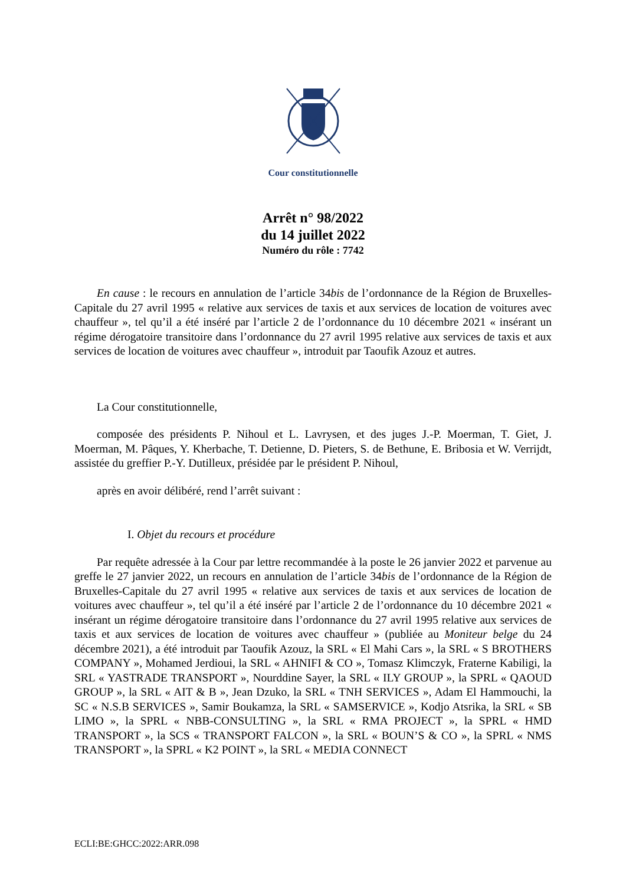Cour constitutionnelle
Arrêt n° 98/2022
du 14 juillet 2022
Numéro du rôle : 7742
En cause : le recours en annulation de l’article 34bis de l’ordonnance de la Région de Bruxelles-Capitale du 27 avril 1995 « relative aux services de taxis et aux services de location de voitures avec chauffeur », tel qu’il a été inséré par l’article 2 de l’ordonnance du 10 décembre 2021 « insérant un régime dérogatoire transitoire dans l’ordonnance du 27 avril 1995 relative aux services de taxis et aux services de location de voitures avec chauffeur », introduit par Taoufik Azouz et autres.
La Cour constitutionnelle,
composée des présidents P. Nihoul et L. Lavrysen, et des juges J.-P. Moerman, T. Giet, J. Moerman, M. Pâques, Y. Kherbache, T. Detienne, D. Pieters, S. de Bethune, E. Bribosia et W. Verrijdt, assistée du greffier P.-Y. Dutilleux, présidée par le président P. Nihoul,
après en avoir délibéré, rend l’arrêt suivant :
I. Objet du recours et procédure
Par requête adressée à la Cour par lettre recommandée à la poste le 26 janvier 2022 et parvenue au greffe le 27 janvier 2022, un recours en annulation de l’article 34bis de l’ordonnance de la Région de Bruxelles-Capitale du 27 avril 1995 « relative aux services de taxis et aux services de location de voitures avec chauffeur », tel qu’il a été inséré par l’article 2 de l’ordonnance du 10 décembre 2021 « insérant un régime dérogatoire transitoire dans l’ordonnance du 27 avril 1995 relative aux services de taxis et aux services de location de voitures avec chauffeur » (publiée au Moniteur belge du 24 décembre 2021), a été introduit par Taoufik Azouz, la SRL « El Mahi Cars », la SRL « S BROTHERS COMPANY », Mohamed Jerdioui, la SRL « AHNIFI & CO », Tomasz Klimczyk, Fraterne Kabiligi, la SRL « YASTRADE TRANSPORT », Nourddine Sayer, la SRL « ILY GROUP », la SPRL « QAOUD GROUP », la SRL « AIT & B », Jean Dzuko, la SRL « TNH SERVICES », Adam El Hammouchi, la SC « N.S.B SERVICES », Samir Boukamza, la SRL « SAMSERVICE », Kodjo Atsrika, la SRL « SB LIMO », la SPRL « NBB-CONSULTING », la SRL « RMA PROJECT », la SPRL « HMD TRANSPORT », la SCS « TRANSPORT FALCON », la SRL « BOUN’S & CO », la SPRL « NMS TRANSPORT », la SPRL « K2 POINT », la SRL « MEDIA CONNECT
ECLI:BE:GHCC:2022:ARR.098